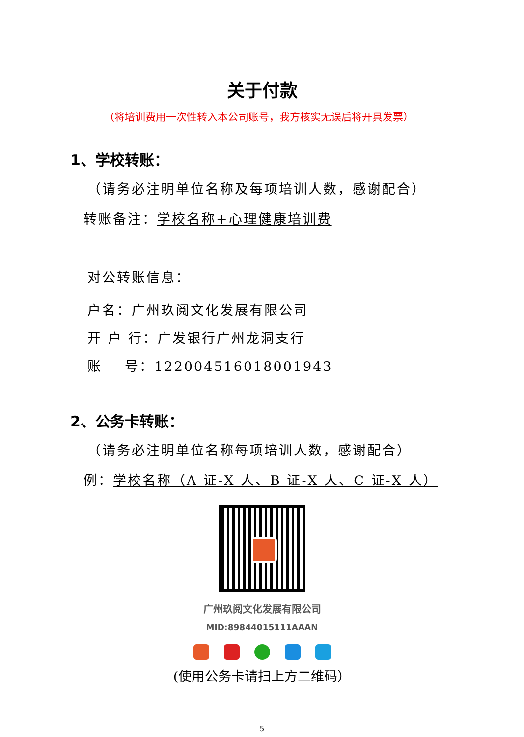关于付款
(将培训费用一次性转入本公司账号，我方核实无误后将开具发票）
1、学校转账：
（请务必注明单位名称及每项培训人数，感谢配合）
转账备注：学校名称+心理健康培训费
对公转账信息：
户名：广州玖阅文化发展有限公司
开 户 行：广发银行广州龙洞支行
账 号：122004516018001943
2、公务卡转账：
（请务必注明单位名称每项培训人数，感谢配合）
例：学校名称（A 证-X 人、B 证-X 人、C 证-X 人）
广州玖阅文化发展有限公司
MID:89844015111AAAN
(使用公务卡请扫上方二维码）
5